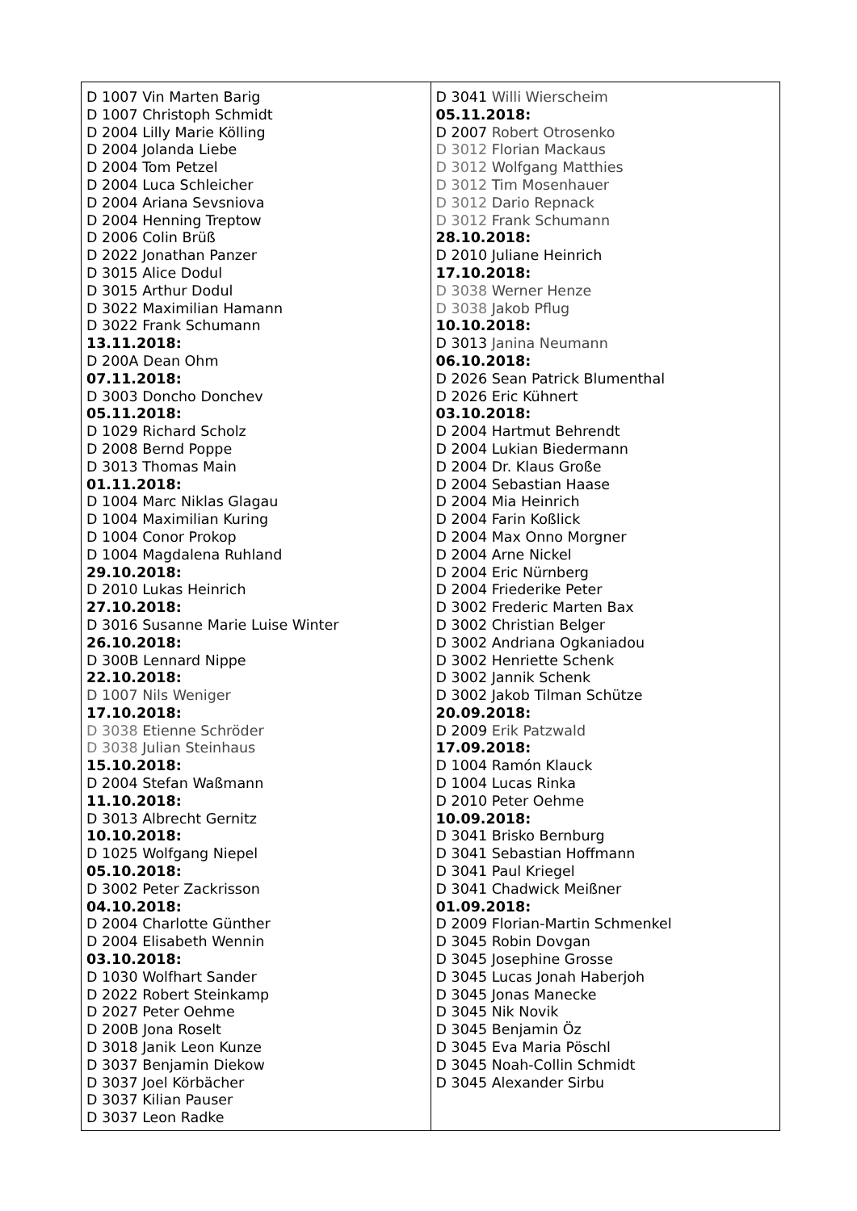| D 1007 Vin Marten Barig D 1007 Christoph Schmidt D 2004 Lilly Marie Kölling D 2004 Jolanda Liebe D 2004 Tom Petzel D 2004 Luca Schleicher D 2004 Ariana Sevsniova D 2004 Henning Treptow D 2006 Colin Brüß D 2022 Jonathan Panzer D 3015 Alice Dodul D 3015 Arthur Dodul D 3022 Maximilian Hamann D 3022 Frank Schumann 13.11.2018: D 200A Dean Ohm 07.11.2018: D 3003 Doncho Donchev 05.11.2018: D 1029 Richard Scholz D 2008 Bernd Poppe D 3013 Thomas Main 01.11.2018: D 1004 Marc Niklas Glagau D 1004 Maximilian Kuring D 1004 Conor Prokop D 1004 Magdalena Ruhland 29.10.2018: D 2010 Lukas Heinrich 27.10.2018: D 3016 Susanne Marie Luise Winter 26.10.2018: D 300B Lennard Nippe 22.10.2018: D 1007 Nils Weniger 17.10.2018: D 3038 Etienne Schröder D 3038 Julian Steinhaus 15.10.2018: D 2004 Stefan Waßmann 11.10.2018: D 3013 Albrecht Gernitz 10.10.2018: D 1025 Wolfgang Niepel 05.10.2018: D 3002 Peter Zackrisson 04.10.2018: D 2004 Charlotte Günther D 2004 Elisabeth Wennin 03.10.2018: D 1030 Wolfhart Sander D 2022 Robert Steinkamp D 2027 Peter Oehme D 200B Jona Roselt D 3018 Janik Leon Kunze D 3037 Benjamin Diekow D 3037 Joel Körbächer D 3037 Kilian Pauser D 3037 Leon Radke | D 3041 Willi Wierscheim 05.11.2018: D 2007 Robert Otrosenko D 3012 Florian Mackaus D 3012 Wolfgang Matthies D 3012 Tim Mosenhauer D 3012 Dario Repnack D 3012 Frank Schumann 28.10.2018: D 2010 Juliane Heinrich 17.10.2018: D 3038 Werner Henze D 3038 Jakob Pflug 10.10.2018: D 3013 Janina Neumann 06.10.2018: D 2026 Sean Patrick Blumenthal D 2026 Eric Kühnert 03.10.2018: D 2004 Hartmut Behrendt D 2004 Lukian Biedermann D 2004 Dr. Klaus Große D 2004 Sebastian Haase D 2004 Mia Heinrich D 2004 Farin Koßlick D 2004 Max Onno Morgner D 2004 Arne Nickel D 2004 Eric Nürnberg D 2004 Friederike Peter D 3002 Frederic Marten Bax D 3002 Christian Belger D 3002 Andriana Ogkaniadou D 3002 Henriette Schenk D 3002 Jannik Schenk D 3002 Jakob Tilman Schütze 20.09.2018: D 2009 Erik Patzwald 17.09.2018: D 1004 Ramón Klauck D 1004 Lucas Rinka D 2010 Peter Oehme 10.09.2018: D 3041 Brisko Bernburg D 3041 Sebastian Hoffmann D 3041 Paul Kriegel D 3041 Chadwick Meißner 01.09.2018: D 2009 Florian-Martin Schmenkel D 3045 Robin Dovgan D 3045 Josephine Grosse D 3045 Lucas Jonah Haberjoh D 3045 Jonas Manecke D 3045 Nik Novik D 3045 Benjamin Öz D 3045 Eva Maria Pöschl D 3045 Noah-Collin Schmidt D 3045 Alexander Sirbu |